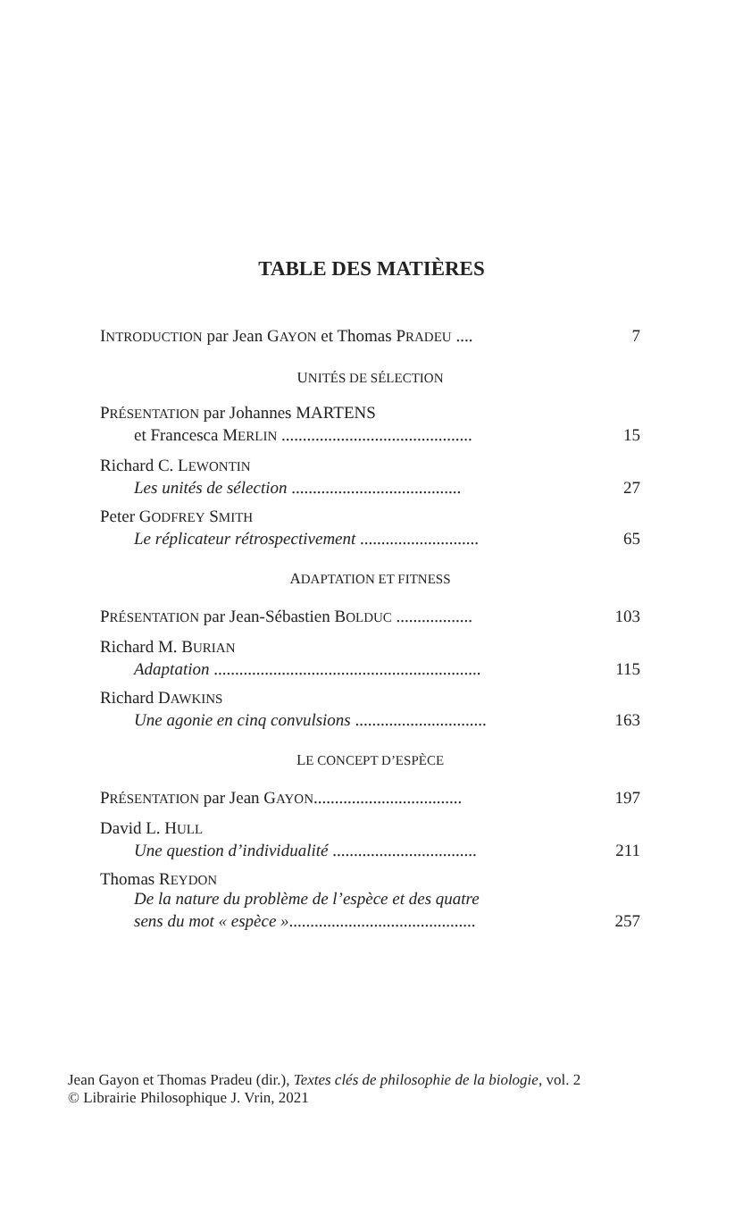TABLE DES MATIÈRES
INTRODUCTION par Jean GAYON et Thomas PRADEU .... 7
UNITÉS DE SÉLECTION
PRÉSENTATION par Johannes MARTENS
et Francesca MERLIN ............................................. 15
Richard C. LEWONTIN
Les unités de sélection ........................................ 27
Peter GODFREY SMITH
Le réplicateur rétrospectivement ............................ 65
ADAPTATION ET FITNESS
PRÉSENTATION par Jean-Sébastien BOLDUC .................. 103
Richard M. BURIAN
Adaptation ............................................................... 115
Richard DAWKINS
Une agonie en cinq convulsions ............................... 163
LE CONCEPT D’ESPÈCE
PRÉSENTATION par Jean GAYON................................... 197
David L. HULL
Une question d’individualité .................................. 211
Thomas REYDON
De la nature du problème de l’espèce et des quatre
sens du mot « espèce »............................................ 257
Jean Gayon et Thomas Pradeu (dir.), Textes clés de philosophie de la biologie, vol. 2
© Librairie Philosophique J. Vrin, 2021